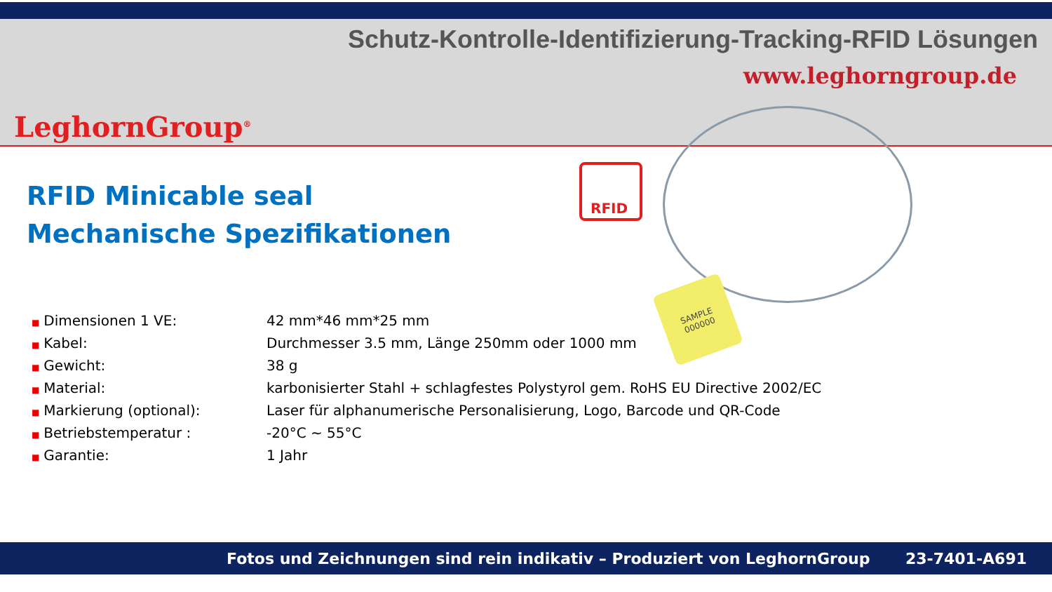Schutz-Kontrolle-Identifizierung-Tracking-RFID Lösungen
www.leghorngroup.de
LeghornGroup<sup>®</sup>
RFID Minicable seal
Mechanische Spezifikationen
RFID
SAMPLE
000000
| ■ Dimensionen 1 VE: | 42 mm*46 mm*25 mm |
| ■ Kabel: | Durchmesser 3.5 mm, Länge 250mm oder 1000 mm |
| ■ Gewicht: | 38 g |
| ■ Material: | karbonisierter Stahl + schlagfestes Polystyrol gem. RoHS EU Directive 2002/EC |
| ■ Markierung (optional): | Laser für alphanumerische Personalisierung, Logo, Barcode und QR-Code |
| ■ Betriebstemperatur : | -20°C ~ 55°C |
| ■ Garantie: | 1 Jahr |
Fotos und Zeichnungen sind rein indikativ – Produziert von LeghornGroup 23-7401-A691